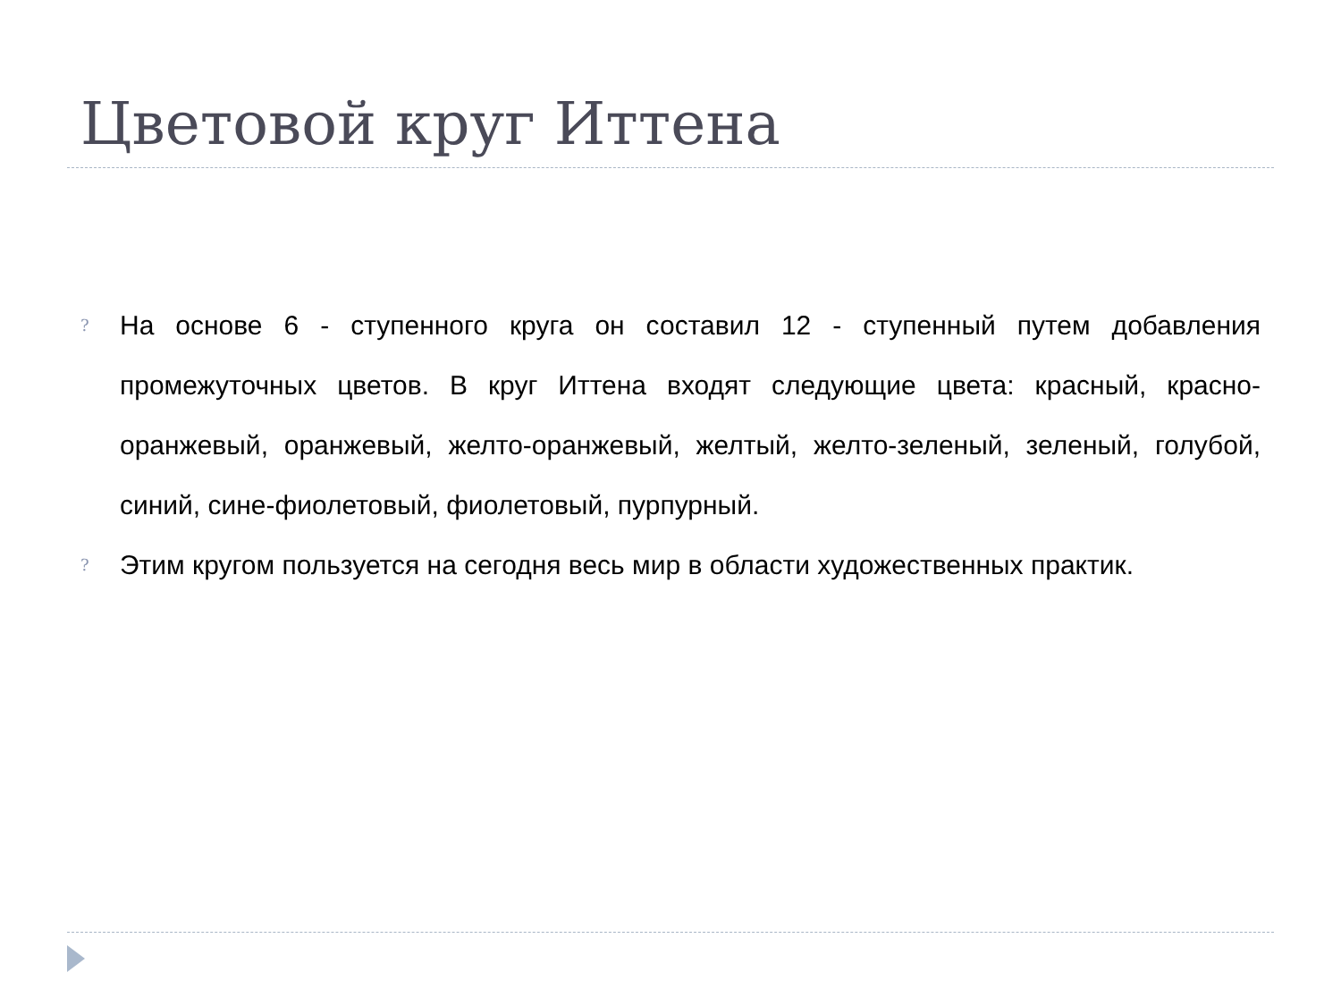Цветовой круг Иттена
?
На основе 6 - ступенного круга он составил 12 - ступенный путем добавления промежуточных цветов. В круг Иттена входят следующие цвета: красный, красно-оранжевый, оранжевый, желто-оранжевый, желтый, желто-зеленый, зеленый, голубой, синий, сине-фиолетовый, фиолетовый, пурпурный.
?
Этим кругом пользуется на сегодня весь мир в области художественных практик.